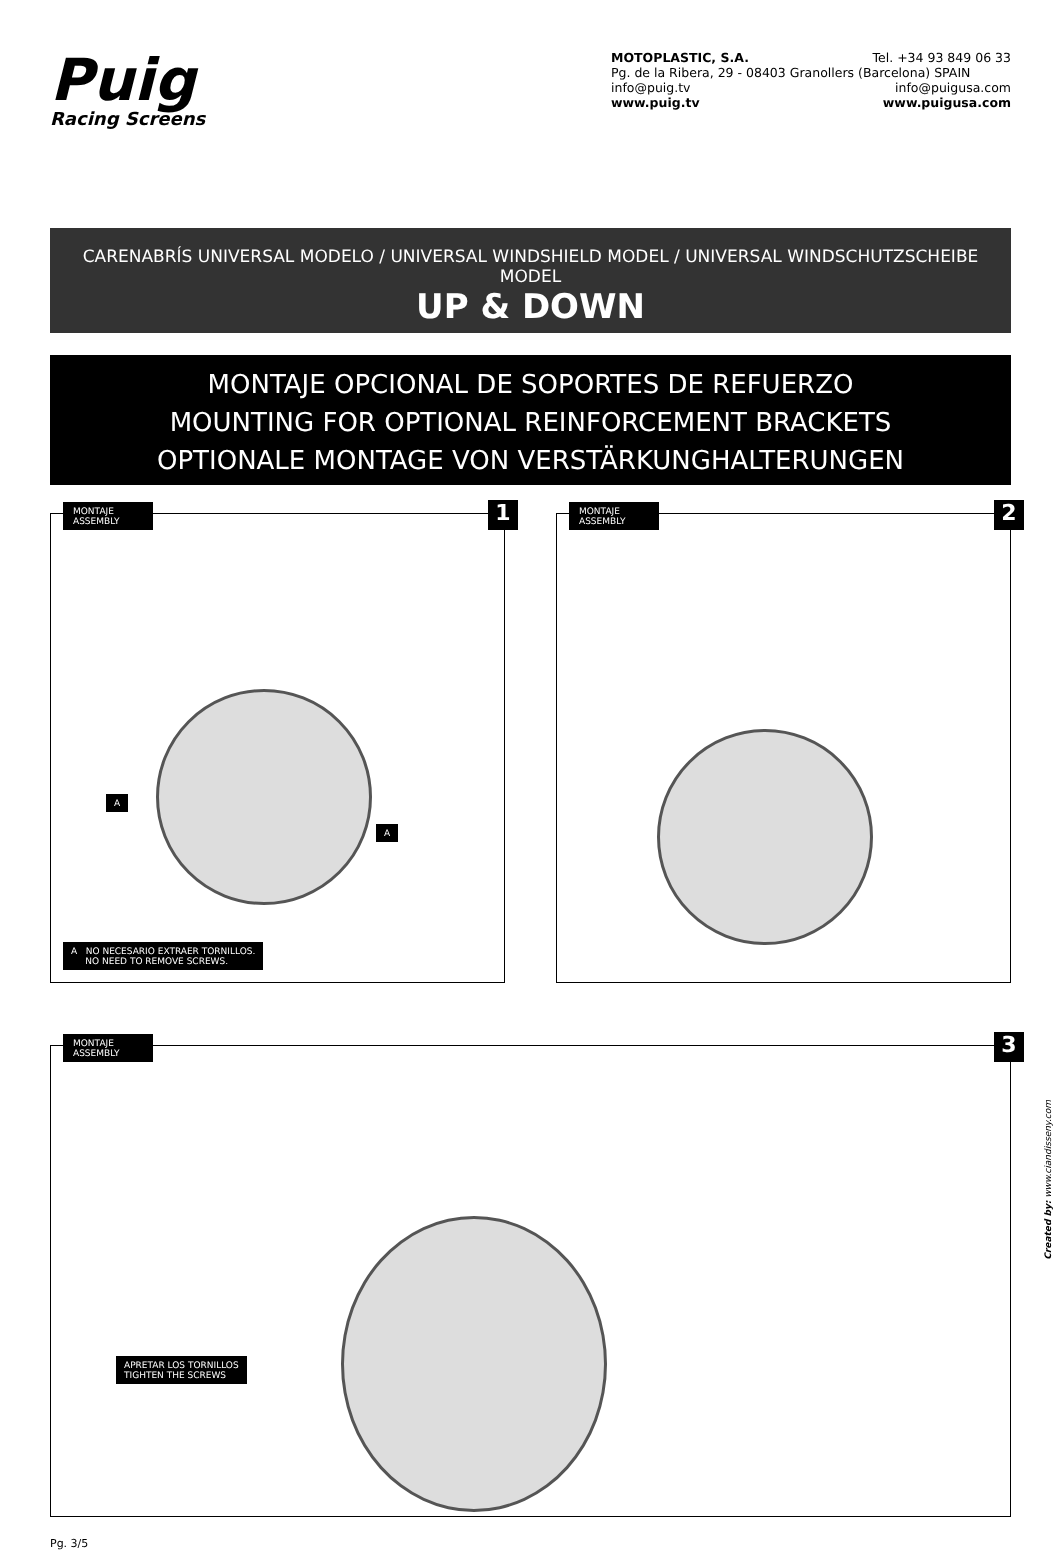Puig
Racing Screens
MOTOPLASTIC, S.A. Tel. +34 93 849 06 33
Pg. de la Ribera, 29 - 08403 Granollers (Barcelona) SPAIN
info@puig.tv info@puigusa.com
www.puig.tv www.puigusa.com
CARENABRÍS UNIVERSAL MODELO / UNIVERSAL WINDSHIELD MODEL / UNIVERSAL WINDSCHUTZSCHEIBE MODEL
UP & DOWN
MONTAJE OPCIONAL DE SOPORTES DE REFUERZO
MOUNTING FOR OPTIONAL REINFORCEMENT BRACKETS
OPTIONALE MONTAGE VON VERSTÄRKUNGHALTERUNGEN
MONTAJE
ASSEMBLY
1
A
A
A NO NECESARIO EXTRAER TORNILLOS.
NO NEED TO REMOVE SCREWS.
MONTAJE
ASSEMBLY
2
MONTAJE
ASSEMBLY
3
APRETAR LOS TORNILLOS
TIGHTEN THE SCREWS
Created by: www.ciandisseny.com
Pg. 3/5